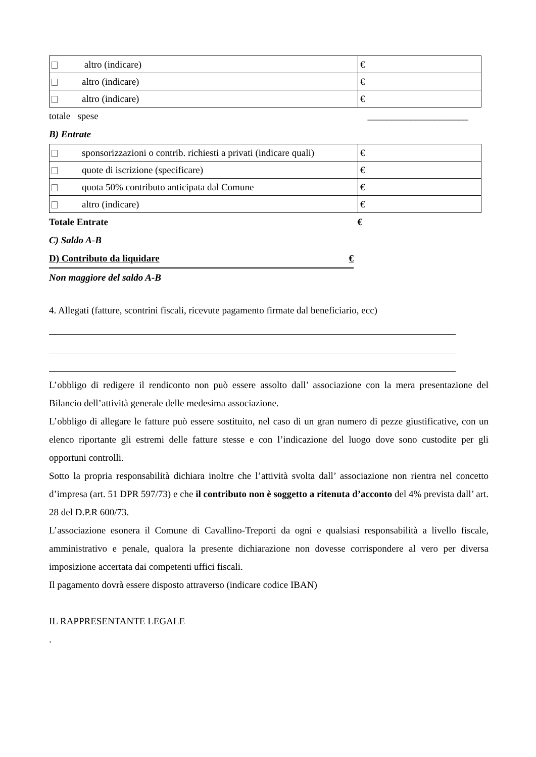| altro (indicare) | € |
| altro (indicare) | € |
| altro (indicare) | € |
totale spese _____________________
B) Entrate
| sponsorizzazioni o contrib. richiesti a privati (indicare quali) | € |
| quote di iscrizione (specificare) | € |
| quota 50% contributo anticipata dal Comune | € |
| altro (indicare) | € |
Totale Entrate €
C) Saldo A-B
D) Contributo da liquidare €
Non maggiore del saldo A-B
4. Allegati (fatture, scontrini fiscali, ricevute pagamento firmate dal beneficiario, ecc)
L’obbligo di redigere il rendiconto non può essere assolto dall’ associazione con la mera presentazione del Bilancio dell’attività generale delle medesima associazione.
L’obbligo di allegare le fatture può essere sostituito, nel caso di un gran numero di pezze giustificative, con un elenco riportante gli estremi delle fatture stesse e con l’indicazione del luogo dove sono custodite per gli opportuni controlli.
Sotto la propria responsabilità dichiara inoltre che l’attività svolta dall’ associazione non rientra nel concetto d’impresa (art. 51 DPR 597/73) e che il contributo non è soggetto a ritenuta d’acconto del 4% prevista dall’ art. 28 del D.P.R 600/73.
L’associazione esonera il Comune di Cavallino-Treporti da ogni e qualsiasi responsabilità a livello fiscale, amministrativo e penale, qualora la presente dichiarazione non dovesse corrispondere al vero per diversa imposizione accertata dai competenti uffici fiscali.
Il pagamento dovrà essere disposto attraverso (indicare codice IBAN)
IL RAPPRESENTANTE LEGALE
.